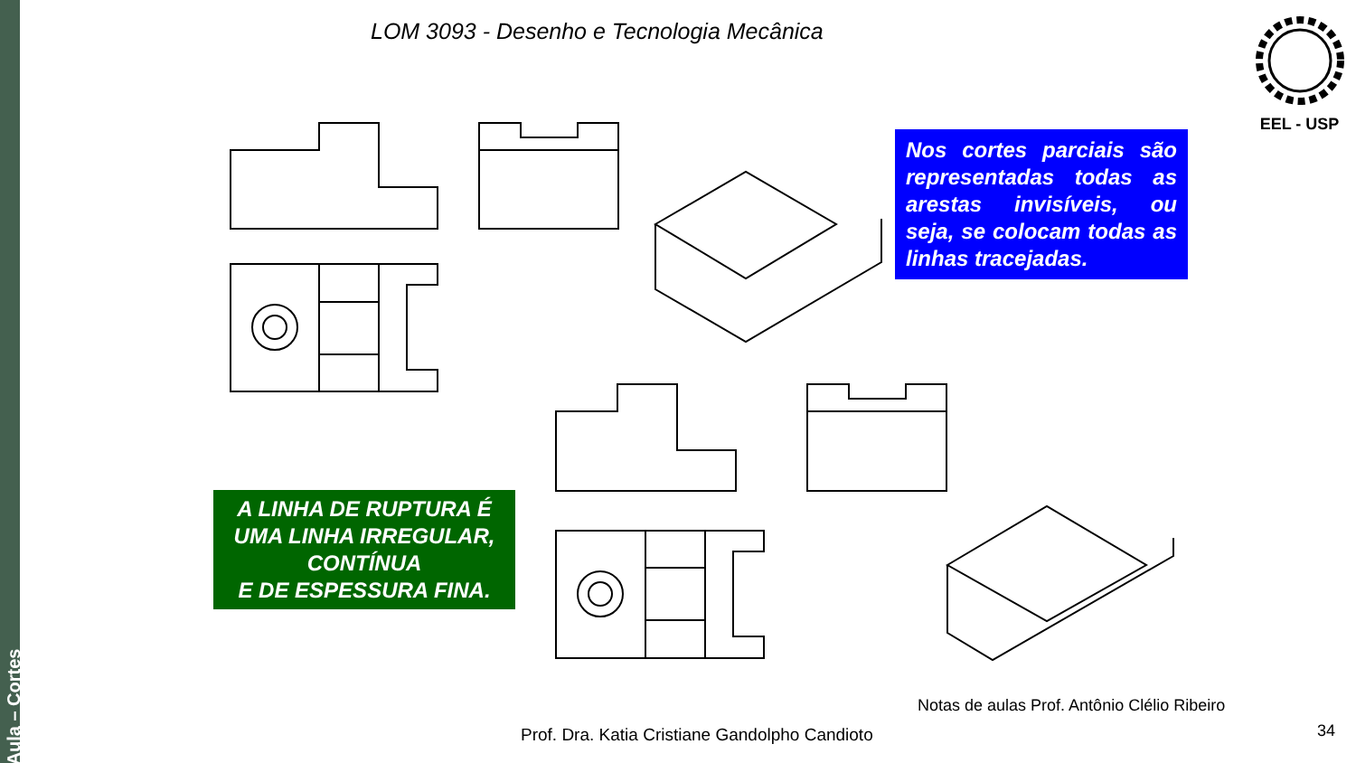Aula – Cortes
LOM 3093 - Desenho e Tecnologia Mecânica
EEL - USP
Nos cortes parciais são representadas todas as arestas invisíveis, ou seja, se colocam todas as linhas tracejadas.
A LINHA DE RUPTURA É UMA LINHA IRREGULAR, CONTÍNUA
E DE ESPESSURA FINA.
Notas de aulas Prof. Antônio Clélio Ribeiro
Prof. Dra. Katia Cristiane Gandolpho Candioto
34